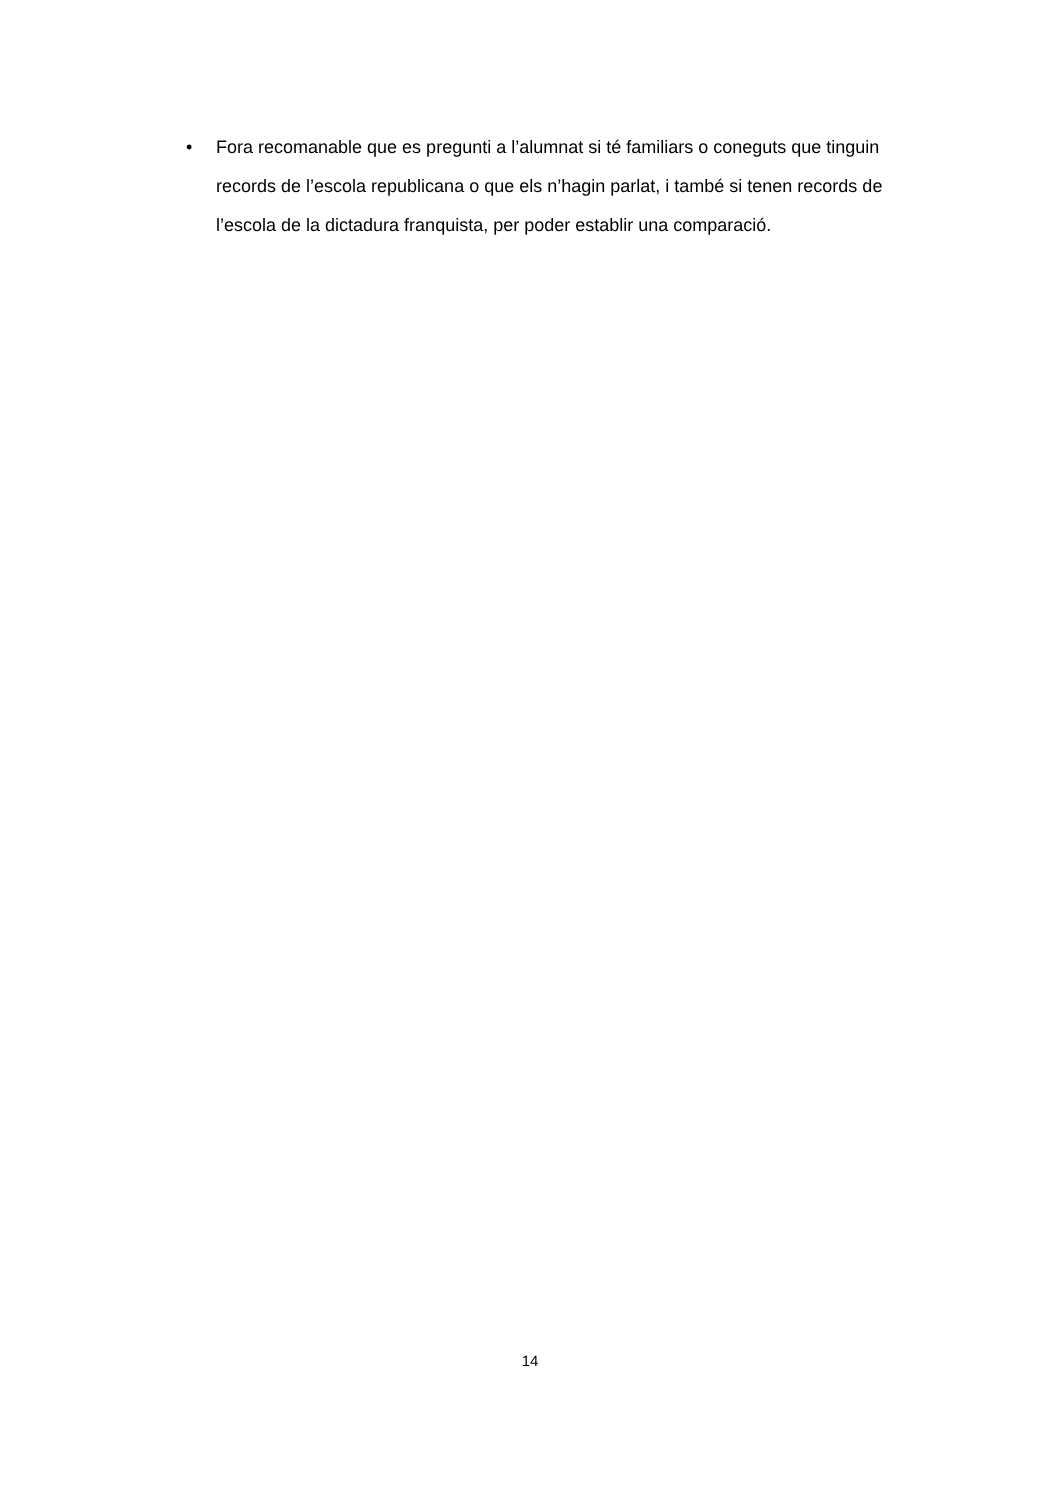• Fora recomanable que es pregunti a l’alumnat si té familiars o coneguts que tinguin records de l’escola republicana o que els n’hagin parlat, i també si tenen records de l’escola de la dictadura franquista, per poder establir una comparació.
14